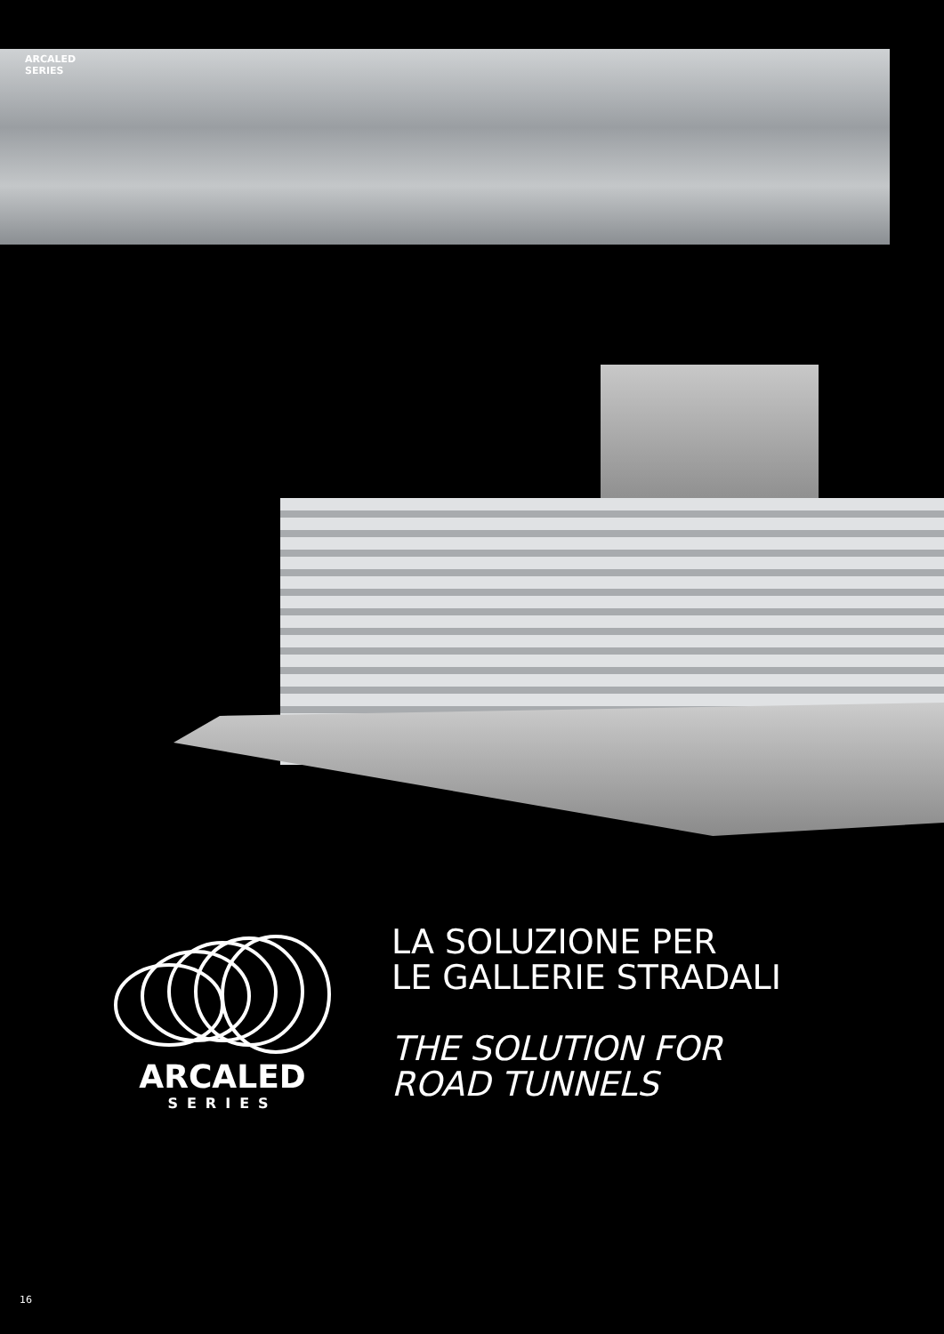ARCALED
SERIES
ARCALED
SERIES
LA SOLUZIONE PER
LE GALLERIE STRADALI
THE SOLUTION FOR
ROAD TUNNELS
16